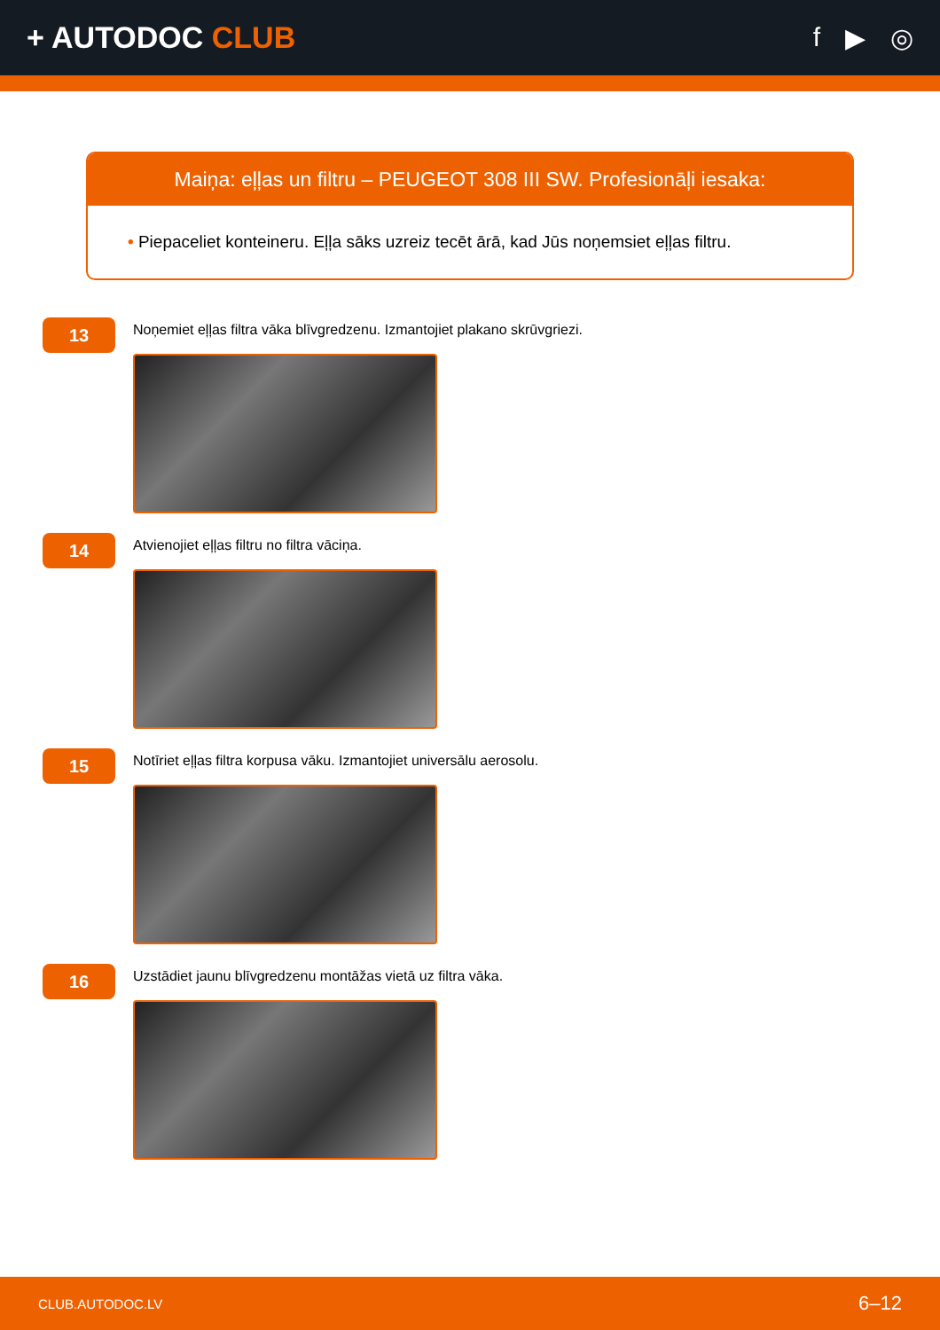+ AUTODOC CLUB f ▶ ◎
Maiņa: eļļas un filtru – PEUGEOT 308 III SW. Profesionāļi iesaka:
• Piepaceliet konteineru. Eļļa sāks uzreiz tecēt ārā, kad Jūs noņemsiet eļļas filtru.
13
Noņemiet eļļas filtra vāka blīvgredzenu. Izmantojiet plakano skrūvgriezi.
14
Atvienojiet eļļas filtru no filtra vāciņa.
15
Notīriet eļļas filtra korpusa vāku. Izmantojiet universālu aerosolu.
16
Uzstādiet jaunu blīvgredzenu montāžas vietā uz filtra vāka.
CLUB.AUTODOC.LV 6–12